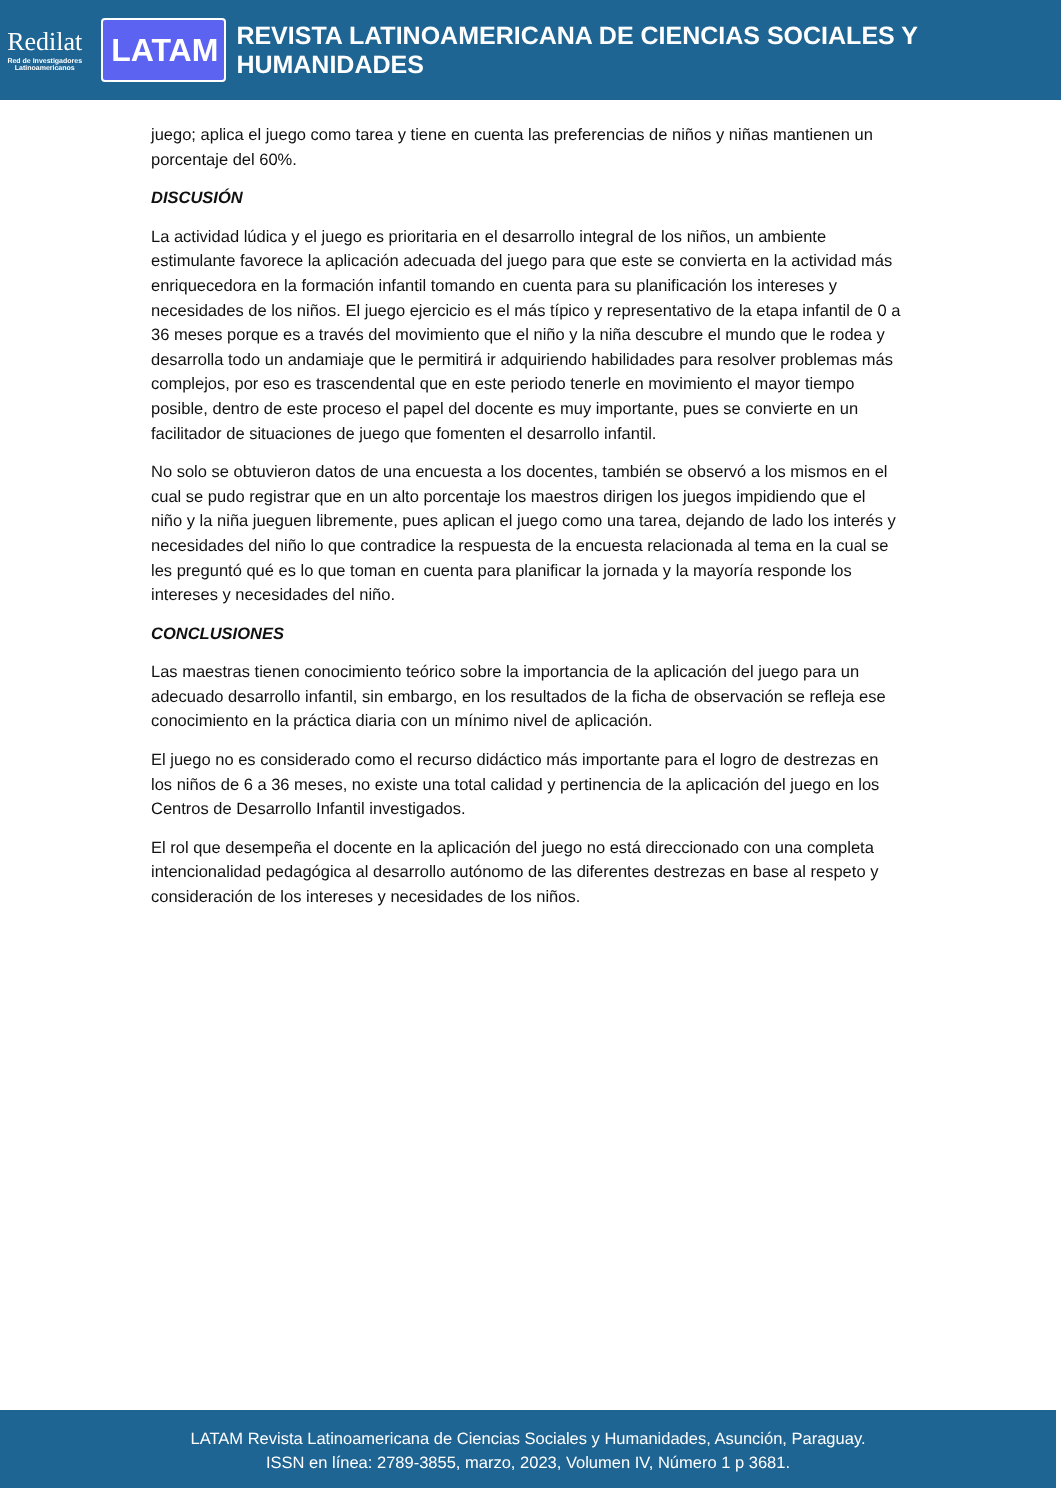Redilat
Red de Investigadores Latinoamericanos
LATAM
REVISTA LATINOAMERICANA DE CIENCIAS SOCIALES Y HUMANIDADES
juego; aplica el juego como tarea y tiene en cuenta las preferencias de niños y niñas mantienen un porcentaje del 60%.
DISCUSIÓN
La actividad lúdica y el juego es prioritaria en el desarrollo integral de los niños, un ambiente estimulante favorece la aplicación adecuada del juego para que este se convierta en la actividad más enriquecedora en la formación infantil tomando en cuenta para su planificación los intereses y necesidades de los niños. El juego ejercicio es el más típico y representativo de la etapa infantil de 0 a 36 meses porque es a través del movimiento que el niño y la niña descubre el mundo que le rodea y desarrolla todo un andamiaje que le permitirá ir adquiriendo habilidades para resolver problemas más complejos, por eso es trascendental que en este periodo tenerle en movimiento el mayor tiempo posible, dentro de este proceso el papel del docente es muy importante, pues se convierte en un facilitador de situaciones de juego que fomenten el desarrollo infantil.
No solo se obtuvieron datos de una encuesta a los docentes, también se observó a los mismos en el cual se pudo registrar que en un alto porcentaje los maestros dirigen los juegos impidiendo que el niño y la niña jueguen libremente, pues aplican el juego como una tarea, dejando de lado los interés y necesidades del niño lo que contradice la respuesta de la encuesta relacionada al tema en la cual se les preguntó qué es lo que toman en cuenta para planificar la jornada y la mayoría responde los intereses y necesidades del niño.
CONCLUSIONES
Las maestras tienen conocimiento teórico sobre la importancia de la aplicación del juego para un adecuado desarrollo infantil, sin embargo, en los resultados de la ficha de observación se refleja ese conocimiento en la práctica diaria con un mínimo nivel de aplicación.
El juego no es considerado como el recurso didáctico más importante para el logro de destrezas en los niños de 6 a 36 meses, no existe una total calidad y pertinencia de la aplicación del juego en los Centros de Desarrollo Infantil investigados.
El rol que desempeña el docente en la aplicación del juego no está direccionado con una completa intencionalidad pedagógica al desarrollo autónomo de las diferentes destrezas en base al respeto y consideración de los intereses y necesidades de los niños.
LATAM Revista Latinoamericana de Ciencias Sociales y Humanidades, Asunción, Paraguay.
ISSN en línea: 2789-3855, marzo, 2023, Volumen IV, Número 1 p 3681.